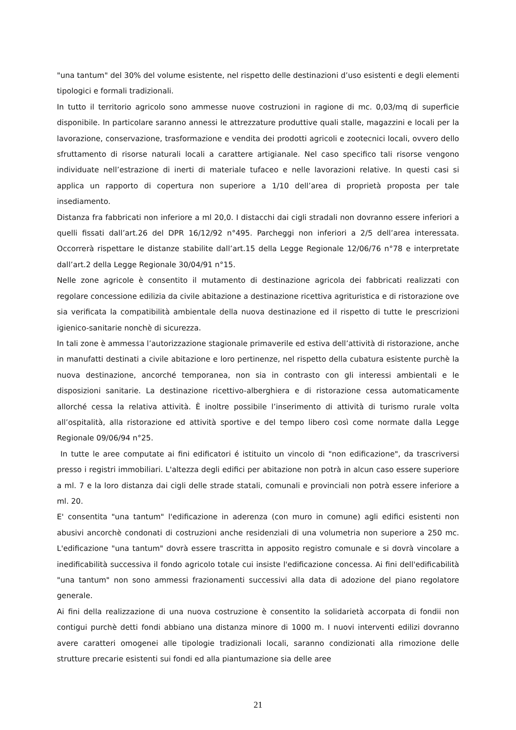"una tantum" del 30% del volume esistente, nel rispetto delle destinazioni d’uso esistenti e degli elementi tipologici e formali tradizionali.
In tutto il territorio agricolo sono ammesse nuove costruzioni in ragione di mc. 0,03/mq di superficie disponibile. In particolare saranno annessi le attrezzature produttive quali stalle, magazzini e locali per la lavorazione, conservazione, trasformazione e vendita dei prodotti agricoli e zootecnici locali, ovvero dello sfruttamento di risorse naturali locali a carattere artigianale. Nel caso specifico tali risorse vengono individuate nell’estrazione di inerti di materiale tufaceo e nelle lavorazioni relative. In questi casi si applica un rapporto di copertura non superiore a 1/10 dell’area di proprietà proposta per tale insediamento.
Distanza fra fabbricati non inferiore a ml 20,0. I distacchi dai cigli stradali non dovranno essere inferiori a quelli fissati dall’art.26 del DPR 16/12/92 n°495. Parcheggi non inferiori a 2/5 dell’area interessata. Occorrerà rispettare le distanze stabilite dall’art.15 della Legge Regionale 12/06/76 n°78 e interpretate dall’art.2 della Legge Regionale 30/04/91 n°15.
Nelle zone agricole è consentito il mutamento di destinazione agricola dei fabbricati realizzati con regolare concessione edilizia da civile abitazione a destinazione ricettiva agrituristica e di ristorazione ove sia verificata la compatibilità ambientale della nuova destinazione ed il rispetto di tutte le prescrizioni igienico-sanitarie nonchè di sicurezza.
In tali zone è ammessa l’autorizzazione stagionale primaverile ed estiva dell’attività di ristorazione, anche in manufatti destinati a civile abitazione e loro pertinenze, nel rispetto della cubatura esistente purchè la nuova destinazione, ancorché temporanea, non sia in contrasto con gli interessi ambientali e le disposizioni sanitarie. La destinazione ricettivo-alberghiera e di ristorazione cessa automaticamente allorché cessa la relativa attività. È inoltre possibile l’inserimento di attività di turismo rurale volta all’ospitalità, alla ristorazione ed attività sportive e del tempo libero così come normate dalla Legge Regionale 09/06/94 n°25.
In tutte le aree computate ai fini edificatori é istituito un vincolo di "non edificazione", da trascriversi presso i registri immobiliari. L'altezza degli edifici per abitazione non potrà in alcun caso essere superiore a ml. 7 e la loro distanza dai cigli delle strade statali, comunali e provinciali non potrà essere inferiore a ml. 20.
E' consentita "una tantum" l'edificazione in aderenza (con muro in comune) agli edifici esistenti non abusivi ancorchè condonati di costruzioni anche residenziali di una volumetria non superiore a 250 mc. L'edificazione "una tantum" dovrà essere trascritta in apposito registro comunale e si dovrà vincolare a inedificabilità successiva il fondo agricolo totale cui insiste l'edificazione concessa. Ai fini dell'edificabilità "una tantum" non sono ammessi frazionamenti successivi alla data di adozione del piano regolatore generale.
Ai fini della realizzazione di una nuova costruzione è consentito la solidarietà accorpata di fondii non contigui purchè detti fondi abbiano una distanza minore di 1000 m. I nuovi interventi edilizi dovranno avere caratteri omogenei alle tipologie tradizionali locali, saranno condizionati alla rimozione delle strutture precarie esistenti sui fondi ed alla piantumazione sia delle aree
21